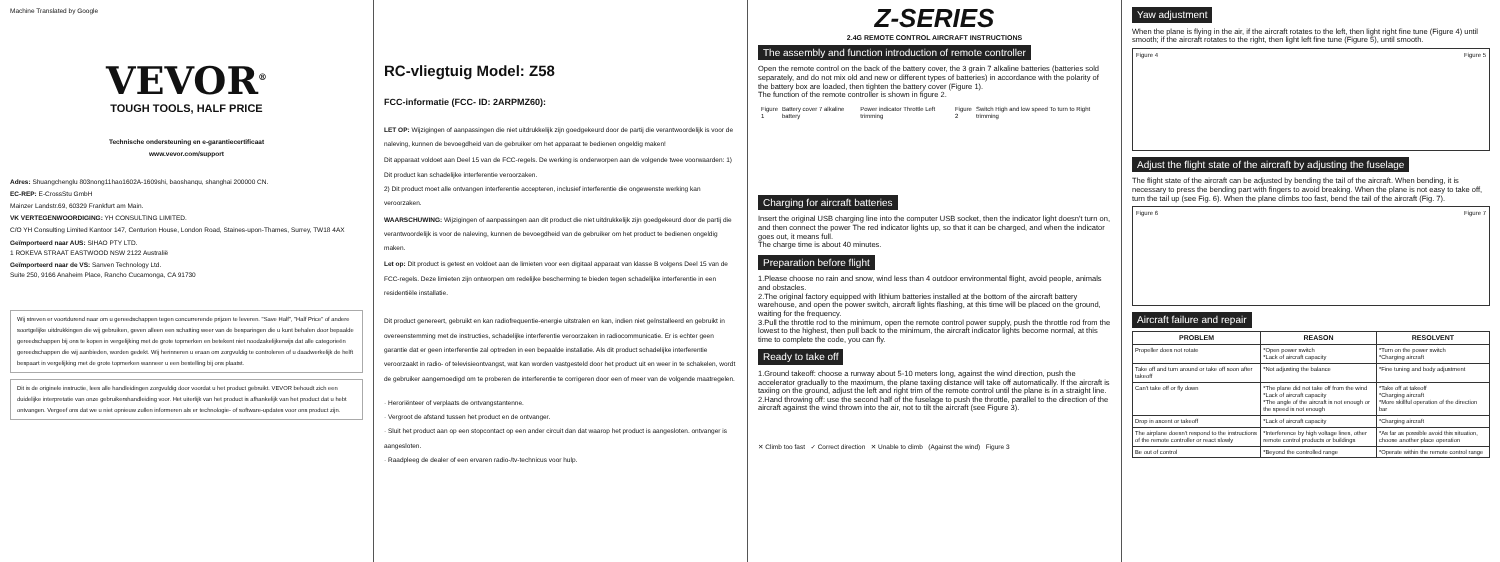Machine Translated by Google
VEVOR<sup>®</sup>
TOUGH TOOLS, HALF PRICE
Technische ondersteuning en e-garantiecertificaat
www.vevor.com/support
Adres: Shuangchenglu 803nong11hao1602A-1609shi, baoshanqu, shanghai 200000 CN.
EC-REP: E-CrossStu GmbH
Mainzer Landstr.69, 60329 Frankfurt am Main.
VK VERTEGENWOORDIGING: YH CONSULTING LIMITED.
C/O YH Consulting Limited Kantoor 147, Centurion House, London Road, Staines-upon-Thames, Surrey, TW18 4AX
Geïmporteerd naar AUS: SIHAO PTY LTD.
1 ROKEVA STRAAT EASTWOOD NSW 2122 Australië
Geïmporteerd naar de VS: Sanven Technology Ltd.
Suite 250, 9166 Anaheim Place, Rancho Cucamonga, CA 91730
Wij streven er voortdurend naar om u gereedschappen tegen concurrerende prijzen te leveren. "Save Half", "Half Price" of andere soortgelijke uitdrukkingen die wij gebruiken, geven alleen een schatting weer van de besparingen die u kunt behalen door bepaalde gereedschappen bij ons te kopen in vergelijking met de grote topmerken en betekent niet noodzakelijkerwijs dat alle categorieën gereedschappen die wij aanbieden, worden gedekt. Wij herinneren u eraan om zorgvuldig te controleren of u daadwerkelijk de helft bespaart in vergelijking met de grote topmerken wanneer u een bestelling bij ons plaatst.
Dit is de originele instructie, lees alle handleidingen zorgvuldig door voordat u het product gebruikt. VEVOR behoudt zich een duidelijke interpretatie van onze gebruikershandleiding voor. Het uiterlijk van het product is afhankelijk van het product dat u hebt ontvangen. Vergeef ons dat we u niet opnieuw zullen informeren als er technologie- of software-updates voor ons product zijn.
RC-vliegtuig Model: Z58
FCC-informatie (FCC- ID: 2ARPMZ60):
LET OP: Wijzigingen of aanpassingen die niet uitdrukkelijk zijn goedgekeurd door de partij die verantwoordelijk is voor de naleving, kunnen de bevoegdheid van de gebruiker om het apparaat te bedienen ongeldig maken!
Dit apparaat voldoet aan Deel 15 van de FCC-regels. De werking is onderworpen aan de volgende twee voorwaarden: 1) Dit product kan schadelijke interferentie veroorzaken.
2) Dit product moet alle ontvangen interferentie accepteren, inclusief interferentie die ongewenste werking kan veroorzaken.
WAARSCHUWING: Wijzigingen of aanpassingen aan dit product die niet uitdrukkelijk zijn goedgekeurd door de partij die verantwoordelijk is voor de naleving, kunnen de bevoegdheid van de gebruiker om het product te bedienen ongeldig maken.
Let op: Dit product is getest en voldoet aan de limieten voor een digitaal apparaat van klasse B volgens Deel 15 van de FCC-regels. Deze limieten zijn ontworpen om redelijke bescherming te bieden tegen schadelijke interferentie in een residentiële installatie.
Dit product genereert, gebruikt en kan radiofrequentie-energie uitstralen en kan, indien niet geïnstalleerd en gebruikt in overeenstemming met de instructies, schadelijke interferentie veroorzaken in radiocommunicatie. Er is echter geen garantie dat er geen interferentie zal optreden in een bepaalde installatie. Als dit product schadelijke interferentie veroorzaakt in radio- of televisieontvangst, wat kan worden vastgesteld door het product uit en weer in te schakelen, wordt de gebruiker aangemoedigd om te proberen de interferentie te corrigeren door een of meer van de volgende maatregelen.
· Heroriënteer of verplaats de ontvangstantenne.
· Vergroot de afstand tussen het product en de ontvanger.
· Sluit het product aan op een stopcontact op een ander circuit dan dat waarop het product is aangesloten. ontvanger is aangesloten.
· Raadpleeg de dealer of een ervaren radio-/tv-technicus voor hulp.
Z-SERIES
2.4G REMOTE CONTROL AIRCRAFT INSTRUCTIONS
The assembly and function introduction of remote controller
Open the remote control on the back of the battery cover, the 3 grain 7 alkaline batteries (batteries sold separately, and do not mix old and new or different types of batteries) in accordance with the polarity of the battery box are loaded, then tighten the battery cover (Figure 1).
The function of the remote controller is shown in figure 2.
Figure 1 Battery cover 7 alkaline battery Power indicator Throttle Left trimming Figure 2 Switch High and low speed To turn to Right trimming
Charging for aircraft batteries
Insert the original USB charging line into the computer USB socket, then the indicator light doesn't turn on, and then connect the power The red indicator lights up, so that it can be charged, and when the indicator goes out, it means full.
The charge time is about 40 minutes.
Preparation before flight
1.Please choose no rain and snow, wind less than 4 outdoor environmental flight, avoid people, animals and obstacles.
2.The original factory equipped with lithium batteries installed at the bottom of the aircraft battery warehouse, and open the power switch, aircraft lights flashing, at this time will be placed on the ground, waiting for the frequency.
3.Pull the throttle rod to the minimum, open the remote control power supply, push the throttle rod from the lowest to the highest, then pull back to the minimum, the aircraft indicator lights become normal, at this time to complete the code, you can fly.
Ready to take off
1.Ground takeoff: choose a runway about 5-10 meters long, against the wind direction, push the accelerator gradually to the maximum, the plane taxiing distance will take off automatically. If the aircraft is taxiing on the ground, adjust the left and right trim of the remote control until the plane is in a straight line.
2.Hand throwing off: use the second half of the fuselage to push the throttle, parallel to the direction of the aircraft against the wind thrown into the air, not to tilt the aircraft (see Figure 3).
✕ Climb too fast ✓ Correct direction ✕ Unable to climb (Against the wind) Figure 3
Yaw adjustment
When the plane is flying in the air, if the aircraft rotates to the left, then light right fine tune (Figure 4) until smooth; if the aircraft rotates to the right, then light left fine tune (Figure 5), until smooth.
Figure 4 Figure 5
Adjust the flight state of the aircraft by adjusting the fuselage
The flight state of the aircraft can be adjusted by bending the tail of the aircraft. When bending, it is necessary to press the bending part with fingers to avoid breaking. When the plane is not easy to take off, turn the tail up (see Fig. 6). When the plane climbs too fast, bend the tail of the aircraft (Fig. 7).
Figure 6 Figure 7
Aircraft failure and repair
| PROBLEM | REASON | RESOLVENT |
| --- | --- | --- |
| Propeller does not rotate | *Open power switch *Lack of aircraft capacity | *Turn on the power switch *Charging aircraft |
| Take off and turn around or take off soon after takeoff | *Not adjusting the balance | *Fine tuning and body adjustment |
| Can't take off or fly down | *The plane did not take off from the wind *Lack of aircraft capacity *The angle of the aircraft is not enough or the speed is not enough | *Take off at takeoff *Charging aircraft *More skillful operation of the direction bar |
| Drop in ascent or takeoff | *Lack of aircraft capacity | *Charging aircraft |
| The airplane doesn't respond to the instructions of the remote controller or react slowly | *Interference by high voltage lines, other remote control products or buildings | *As far as possible avoid this situation, choose another place operation |
| Be out of control | *Beyond the controlled range | *Operate within the remote control range |